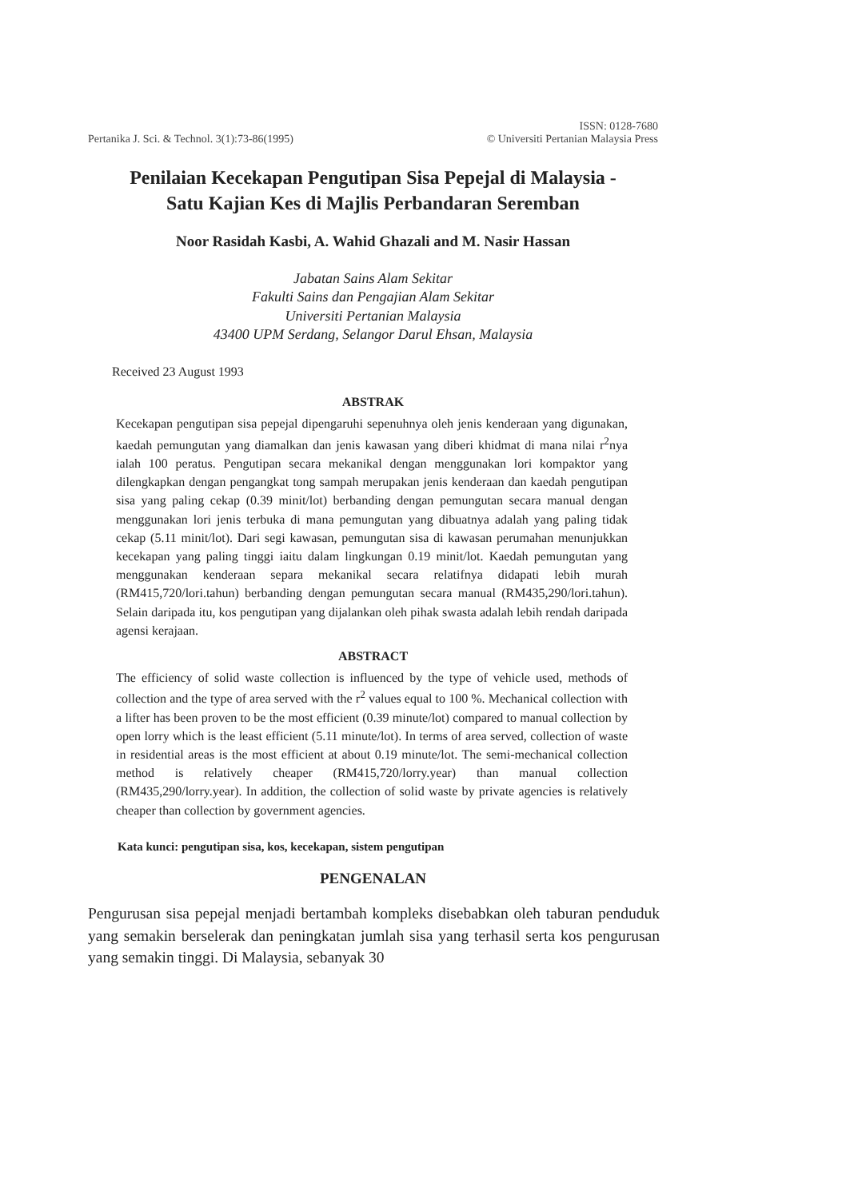Pertanika J. Sci. & Technol. 3(1):73-86(1995)
ISSN: 0128-7680
© Universiti Pertanian Malaysia Press
Penilaian Kecekapan Pengutipan Sisa Pepejal di Malaysia -
Satu Kajian Kes di Majlis Perbandaran Seremban
Noor Rasidah Kasbi, A. Wahid Ghazali and M. Nasir Hassan
Jabatan Sains Alam Sekitar
Fakulti Sains dan Pengajian Alam Sekitar
Universiti Pertanian Malaysia
43400 UPM Serdang, Selangor Darul Ehsan, Malaysia
Received 23 August 1993
ABSTRAK
Kecekapan pengutipan sisa pepejal dipengaruhi sepenuhnya oleh jenis kenderaan yang digunakan, kaedah pemungutan yang diamalkan dan jenis kawasan yang diberi khidmat di mana nilai r<sup>2</sup>nya ialah 100 peratus. Pengutipan secara mekanikal dengan menggunakan lori kompaktor yang dilengkapkan dengan pengangkat tong sampah merupakan jenis kenderaan dan kaedah pengutipan sisa yang paling cekap (0.39 minit/lot) berbanding dengan pemungutan secara manual dengan menggunakan lori jenis terbuka di mana pemungutan yang dibuatnya adalah yang paling tidak cekap (5.11 minit/lot). Dari segi kawasan, pemungutan sisa di kawasan perumahan menunjukkan kecekapan yang paling tinggi iaitu dalam lingkungan 0.19 minit/lot. Kaedah pemungutan yang menggunakan kenderaan separa mekanikal secara relatifnya didapati lebih murah (RM415,720/lori.tahun) berbanding dengan pemungutan secara manual (RM435,290/lori.tahun). Selain daripada itu, kos pengutipan yang dijalankan oleh pihak swasta adalah lebih rendah daripada agensi kerajaan.
ABSTRACT
The efficiency of solid waste collection is influenced by the type of vehicle used, methods of collection and the type of area served with the r<sup>2</sup> values equal to 100 %. Mechanical collection with a lifter has been proven to be the most efficient (0.39 minute/lot) compared to manual collection by open lorry which is the least efficient (5.11 minute/lot). In terms of area served, collection of waste in residential areas is the most efficient at about 0.19 minute/lot. The semi-mechanical collection method is relatively cheaper (RM415,720/lorry.year) than manual collection (RM435,290/lorry.year). In addition, the collection of solid waste by private agencies is relatively cheaper than collection by government agencies.
Kata kunci: pengutipan sisa, kos, kecekapan, sistem pengutipan
PENGENALAN
Pengurusan sisa pepejal menjadi bertambah kompleks disebabkan oleh taburan penduduk yang semakin berselerak dan peningkatan jumlah sisa yang terhasil serta kos pengurusan yang semakin tinggi. Di Malaysia, sebanyak 30